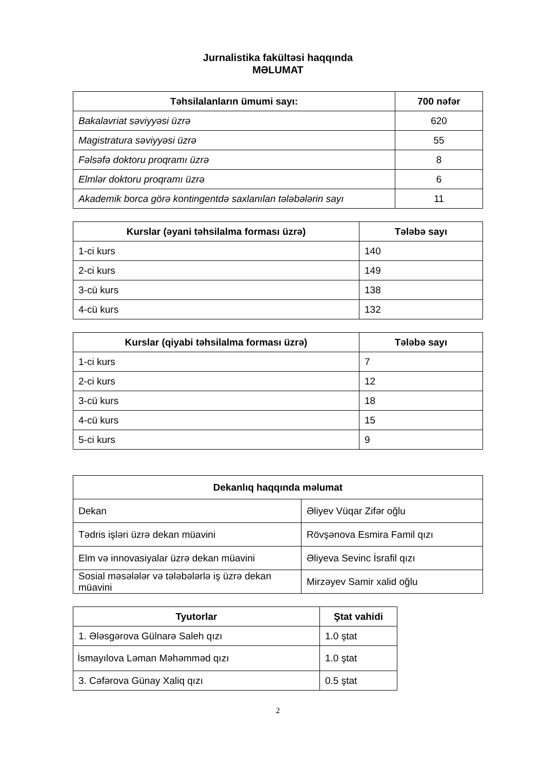Jurnalistika fakültəsi haqqında
MƏLUMAT
| Təhsilalanların ümumi sayı: | 700 nəfər |
| --- | --- |
| Bakalavriat səviyyəsi üzrə | 620 |
| Magistratura səviyyəsi üzrə | 55 |
| Fəlsəfə doktoru proqramı üzrə | 8 |
| Elmlər doktoru proqramı üzrə | 6 |
| Akademik borca görə kontingentdə saxlanılan tələbələrin sayı | 11 |
| Kurslar (əyani təhsilalma forması üzrə) | Tələbə sayı |
| --- | --- |
| 1-ci kurs | 140 |
| 2-ci kurs | 149 |
| 3-cü kurs | 138 |
| 4-cü kurs | 132 |
| Kurslar (qiyabi təhsilalma forması üzrə) | Tələbə sayı |
| --- | --- |
| 1-ci kurs | 7 |
| 2-ci kurs | 12 |
| 3-cü kurs | 18 |
| 4-cü kurs | 15 |
| 5-ci kurs | 9 |
| Dekanlıq haqqında məlumat | |
| --- | --- |
| Dekan | Əliyev Vüqar Zifər oğlu |
| Tədris işləri üzrə dekan müavini | Rövşənova Esmira Famil qızı |
| Elm və innovasiyalar üzrə dekan müavini | Əliyeva Sevinc İsrafil qızı |
| Sosial məsələlər və tələbələrlə iş üzrə dekan müavini | Mirzəyev Samir xalid oğlu |
| Tyutorlar | Ştat vahidi |
| --- | --- |
| 1. Ələsgərova Gülnarə Saleh qızı | 1.0 ştat |
| İsmayılova Ləman Məhəmməd qızı | 1.0 ştat |
| 3. Cəfərova Günay Xaliq qızı | 0.5 ştat |
2